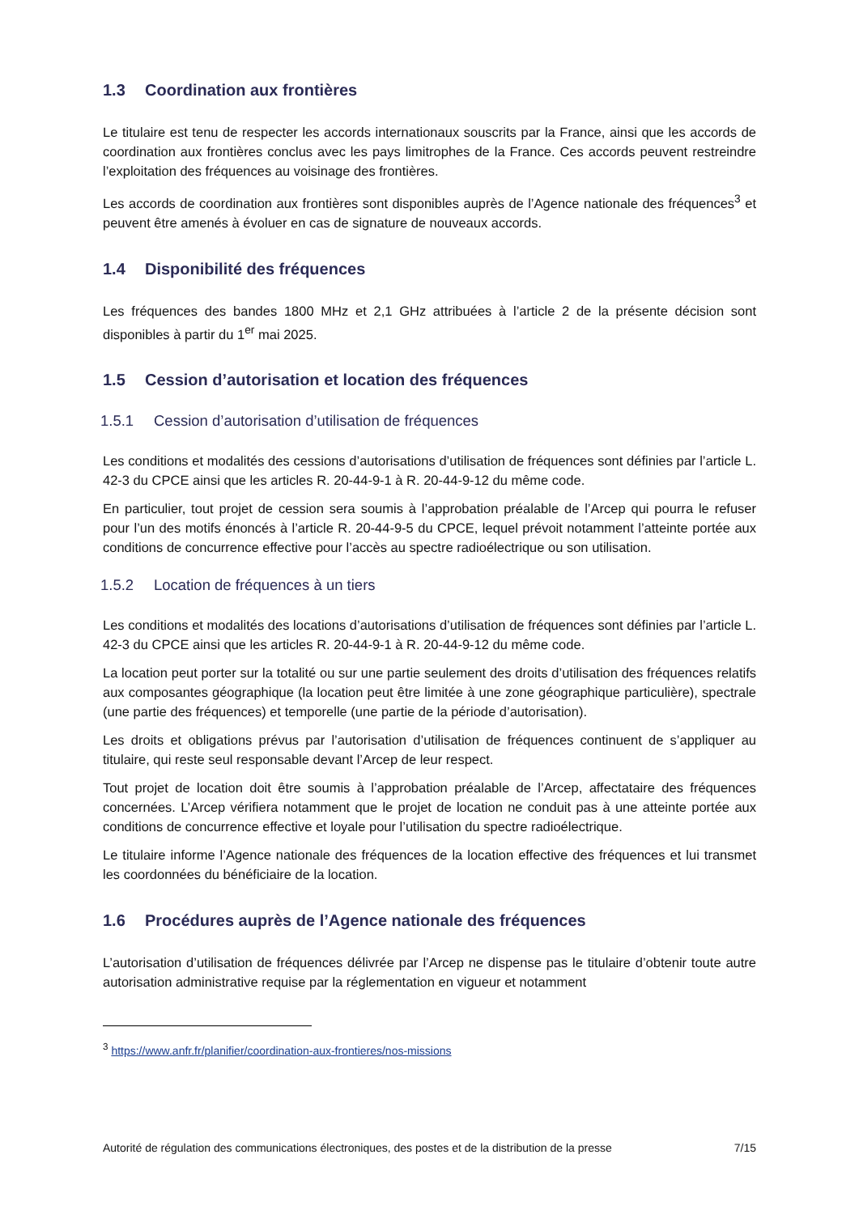1.3 Coordination aux frontières
Le titulaire est tenu de respecter les accords internationaux souscrits par la France, ainsi que les accords de coordination aux frontières conclus avec les pays limitrophes de la France. Ces accords peuvent restreindre l’exploitation des fréquences au voisinage des frontières.
Les accords de coordination aux frontières sont disponibles auprès de l’Agence nationale des fréquences<sup>3</sup> et peuvent être amenés à évoluer en cas de signature de nouveaux accords.
1.4 Disponibilité des fréquences
Les fréquences des bandes 1800 MHz et 2,1 GHz attribuées à l’article 2 de la présente décision sont disponibles à partir du 1<sup>er</sup> mai 2025.
1.5 Cession d’autorisation et location des fréquences
1.5.1 Cession d’autorisation d’utilisation de fréquences
Les conditions et modalités des cessions d’autorisations d’utilisation de fréquences sont définies par l’article L. 42-3 du CPCE ainsi que les articles R. 20-44-9-1 à R. 20-44-9-12 du même code.
En particulier, tout projet de cession sera soumis à l’approbation préalable de l’Arcep qui pourra le refuser pour l’un des motifs énoncés à l’article R. 20-44-9-5 du CPCE, lequel prévoit notamment l’atteinte portée aux conditions de concurrence effective pour l’accès au spectre radioélectrique ou son utilisation.
1.5.2 Location de fréquences à un tiers
Les conditions et modalités des locations d’autorisations d’utilisation de fréquences sont définies par l’article L. 42-3 du CPCE ainsi que les articles R. 20-44-9-1 à R. 20-44-9-12 du même code.
La location peut porter sur la totalité ou sur une partie seulement des droits d’utilisation des fréquences relatifs aux composantes géographique (la location peut être limitée à une zone géographique particulière), spectrale (une partie des fréquences) et temporelle (une partie de la période d’autorisation).
Les droits et obligations prévus par l’autorisation d’utilisation de fréquences continuent de s’appliquer au titulaire, qui reste seul responsable devant l’Arcep de leur respect.
Tout projet de location doit être soumis à l’approbation préalable de l’Arcep, affectataire des fréquences concernées. L’Arcep vérifiera notamment que le projet de location ne conduit pas à une atteinte portée aux conditions de concurrence effective et loyale pour l’utilisation du spectre radioélectrique.
Le titulaire informe l’Agence nationale des fréquences de la location effective des fréquences et lui transmet les coordonnées du bénéficiaire de la location.
1.6 Procédures auprès de l’Agence nationale des fréquences
L’autorisation d’utilisation de fréquences délivrée par l’Arcep ne dispense pas le titulaire d’obtenir toute autre autorisation administrative requise par la réglementation en vigueur et notamment
<sup>3</sup> https://www.anfr.fr/planifier/coordination-aux-frontieres/nos-missions
Autorité de régulation des communications électroniques, des postes et de la distribution de la presse 7/15